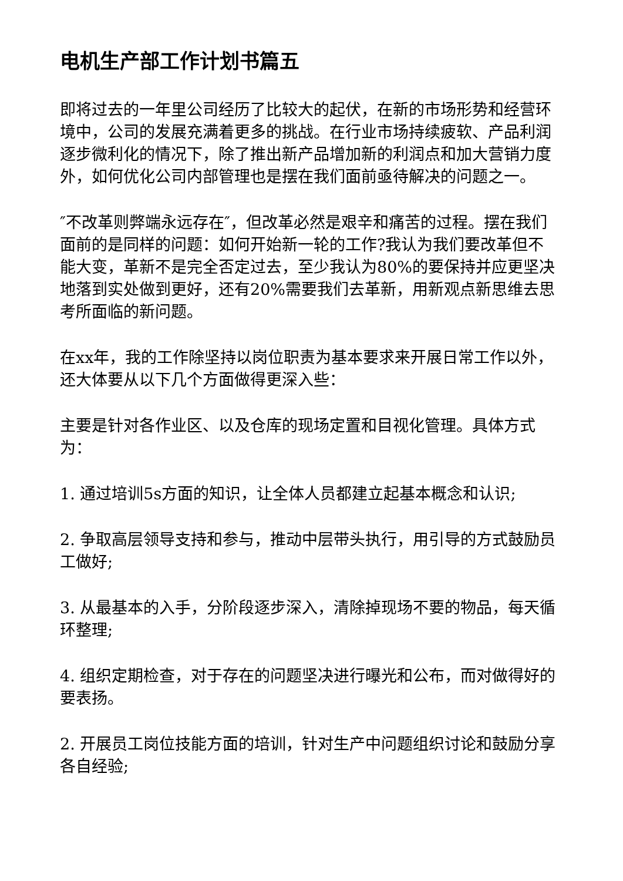电机生产部工作计划书篇五
即将过去的一年里公司经历了比较大的起伏，在新的市场形势和经营环境中，公司的发展充满着更多的挑战。在行业市场持续疲软、产品利润逐步微利化的情况下，除了推出新产品增加新的利润点和加大营销力度外，如何优化公司内部管理也是摆在我们面前亟待解决的问题之一。
″不改革则弊端永远存在″，但改革必然是艰辛和痛苦的过程。摆在我们面前的是同样的问题：如何开始新一轮的工作?我认为我们要改革但不能大变，革新不是完全否定过去，至少我认为80%的要保持并应更坚决地落到实处做到更好，还有20%需要我们去革新，用新观点新思维去思考所面临的新问题。
在xx年，我的工作除坚持以岗位职责为基本要求来开展日常工作以外，还大体要从以下几个方面做得更深入些：
主要是针对各作业区、以及仓库的现场定置和目视化管理。具体方式为：
1. 通过培训5s方面的知识，让全体人员都建立起基本概念和认识;
2. 争取高层领导支持和参与，推动中层带头执行，用引导的方式鼓励员工做好;
3. 从最基本的入手，分阶段逐步深入，清除掉现场不要的物品，每天循环整理;
4. 组织定期检查，对于存在的问题坚决进行曝光和公布，而对做得好的要表扬。
2. 开展员工岗位技能方面的培训，针对生产中问题组织讨论和鼓励分享各自经验;